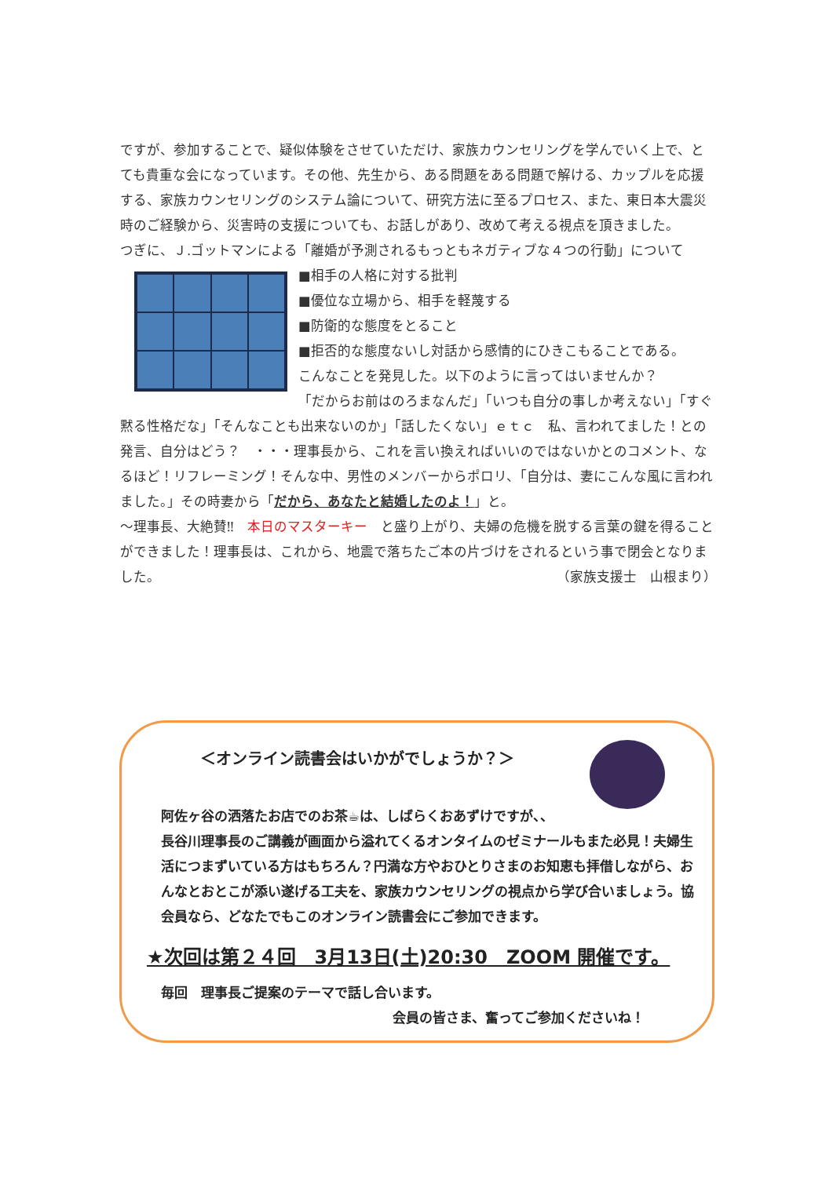ですが、参加することで、疑似体験をさせていただけ、家族カウンセリングを学んでいく上で、とても貴重な会になっています。その他、先生から、ある問題をある問題で解ける、カップルを応援する、家族カウンセリングのシステム論について、研究方法に至るプロセス、また、東日本大震災時のご経験から、災害時の支援についても、お話しがあり、改めて考える視点を頂きました。
つぎに、Ｊ.ゴットマンによる「離婚が予測されるもっともネガティブな４つの行動」について
■相手の人格に対する批判
■優位な立場から、相手を軽蔑する
■防衛的な態度をとること
■拒否的な態度ないし対話から感情的にひきこもることである。
こんなことを発見した。以下のように言ってはいませんか？
「だからお前はのろまなんだ」「いつも自分の事しか考えない」「すぐ黙る性格だな」「そんなことも出来ないのか」「話したくない」ｅｔｃ　私、言われてました！との発言、自分はどう？　・・・理事長から、これを言い換えればいいのではないかとのコメント、なるほど！リフレーミング！そんな中、男性のメンバーからポロリ、「自分は、妻にこんな風に言われました。」その時妻から「だから、あなたと結婚したのよ！」と。
～理事長、大絶賛‼　本日のマスターキー　と盛り上がり、夫婦の危機を脱する言葉の鍵を得ることができました！理事長は、これから、地震で落ちたご本の片づけをされるという事で閉会となりました。 （家族支援士　山根まり）
＜オンライン読書会はいかがでしょうか？＞
阿佐ヶ谷の洒落たお店でのお茶☕は、しばらくおあずけですが、、
長谷川理事長のご講義が画面から溢れてくるオンタイムのゼミナールもまた必見！夫婦生活につまずいている方はもちろん？円満な方やおひとりさまのお知恵も拝借しながら、おんなとおとこが添い遂げる工夫を、家族カウンセリングの視点から学び合いましょう。協会員なら、どなたでもこのオンライン読書会にご参加できます。
★次回は第２４回　3月13日(土)20:30　ZOOM 開催です。
毎回　理事長ご提案のテーマで話し合います。
会員の皆さま、奮ってご参加くださいね！